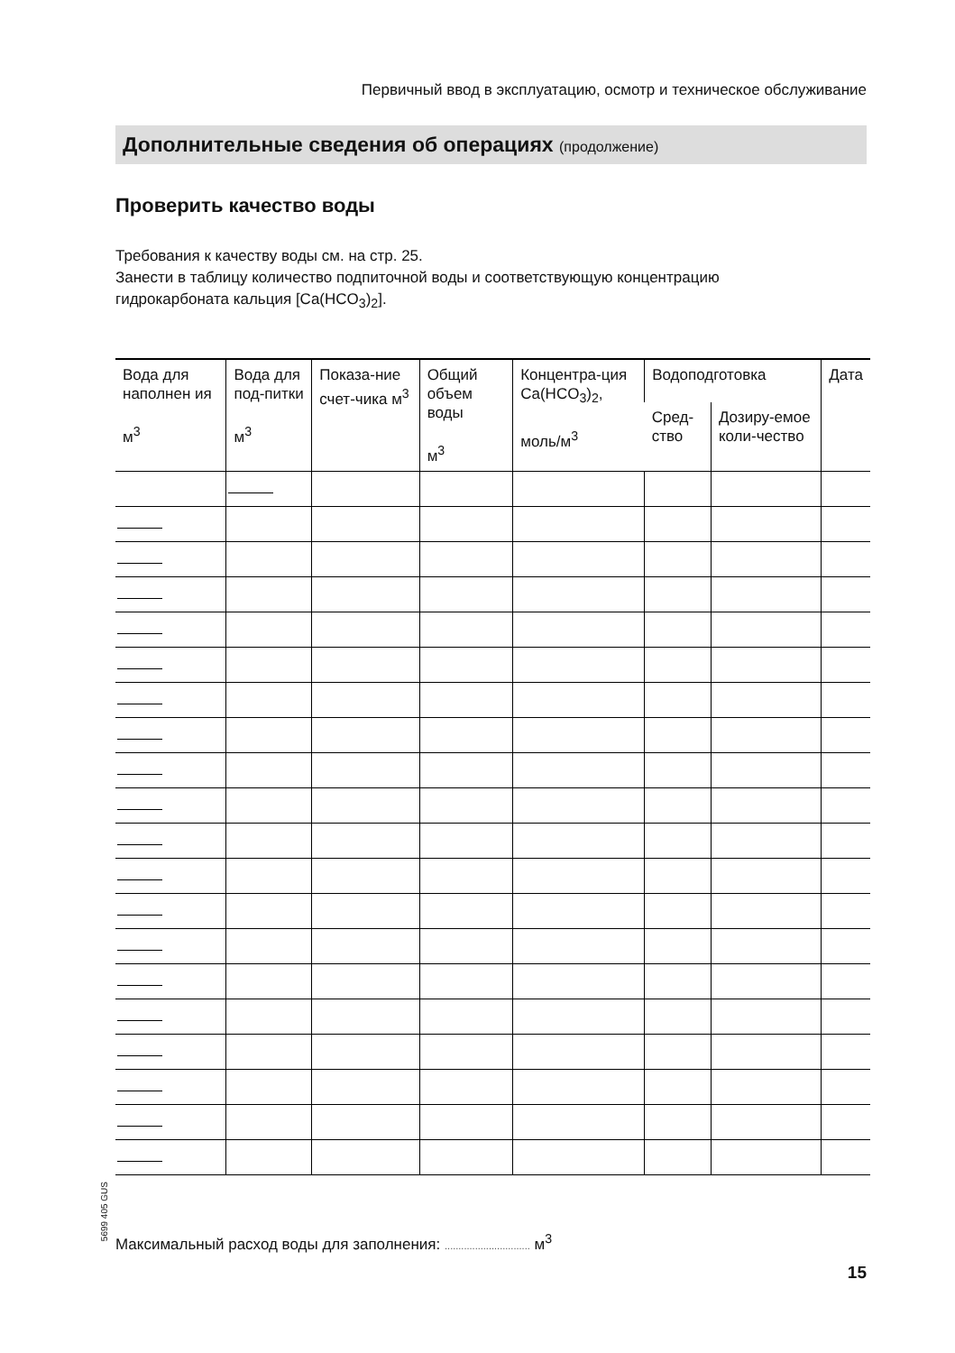Первичный ввод в эксплуатацию, осмотр и техническое обслуживание
Дополнительные сведения об операциях (продолжение)
Проверить качество воды
Требования к качеству воды см. на стр. 25.
Занести в таблицу количество подпиточной воды и соответствующую концентрацию
гидрокарбоната кальция [Ca(HCO<sub>3</sub>)<sub>2</sub>].
| Вода для наполнен ия м<sup>3</sup> | Вода для под-питки м<sup>3</sup> | Показа-ние счет-чика м<sup>3</sup> | Общий объем воды м<sup>3</sup> | Концентра-ция Ca(HCO<sub>3</sub>)<sub>2</sub>, моль/м<sup>3</sup> | Водоподготовка | | Дата |
| --- | --- | --- | --- | --- | --- | --- | --- |
| | | | | | Сред-ство | Дозиру-емое коли-чество | |
5699 405 GUS
Максимальный расход воды для заполнения: ............................... м<sup>3</sup>
15